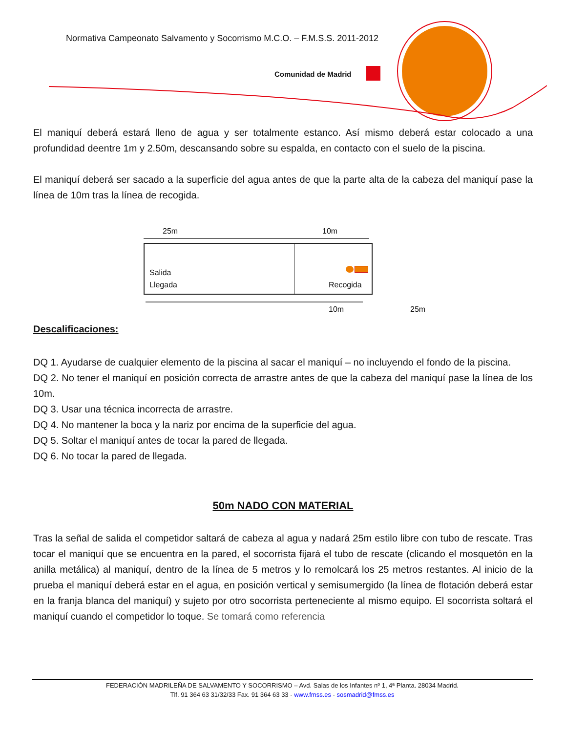Normativa Campeonato Salvamento y Socorrismo M.C.O. – F.M.S.S. 2011-2012
Comunidad de Madrid
El maniquí deberá estará lleno de agua y ser totalmente estanco. Así mismo deberá estar colocado a una profundidad deentre 1m y 2.50m, descansando sobre su espalda, en contacto con el suelo de la piscina.
El maniquí deberá ser sacado a la superficie del agua antes de que la parte alta de la cabeza del maniquí pase la línea de 10m tras la línea de recogida.
25m 10m
Salida
Llegada Recogida
10m 25m
Descalificaciones:
DQ 1. Ayudarse de cualquier elemento de la piscina al sacar el maniquí – no incluyendo el fondo de la piscina.
DQ 2. No tener el maniquí en posición correcta de arrastre antes de que la cabeza del maniquí pase la línea de los 10m.
DQ 3. Usar una técnica incorrecta de arrastre.
DQ 4. No mantener la boca y la nariz por encima de la superficie del agua.
DQ 5. Soltar el maniquí antes de tocar la pared de llegada.
DQ 6. No tocar la pared de llegada.
50m NADO CON MATERIAL
Tras la señal de salida el competidor saltará de cabeza al agua y nadará 25m estilo libre con tubo de rescate. Tras tocar el maniquí que se encuentra en la pared, el socorrista fijará el tubo de rescate (clicando el mosquetón en la anilla metálica) al maniquí, dentro de la línea de 5 metros y lo remolcará los 25 metros restantes. Al inicio de la prueba el maniquí deberá estar en el agua, en posición vertical y semisumergido (la línea de flotación deberá estar en la franja blanca del maniquí) y sujeto por otro socorrista perteneciente al mismo equipo. El socorrista soltará el maniquí cuando el competidor lo toque. Se tomará como referencia
FEDERACIÓN MADRILEÑA DE SALVAMENTO Y SOCORRISMO – Avd. Salas de los Infantes nº 1, 4ª Planta. 28034 Madrid.
Tlf. 91 364 63 31/32/33 Fax. 91 364 63 33 - www.fmss.es - sosmadrid@fmss.es